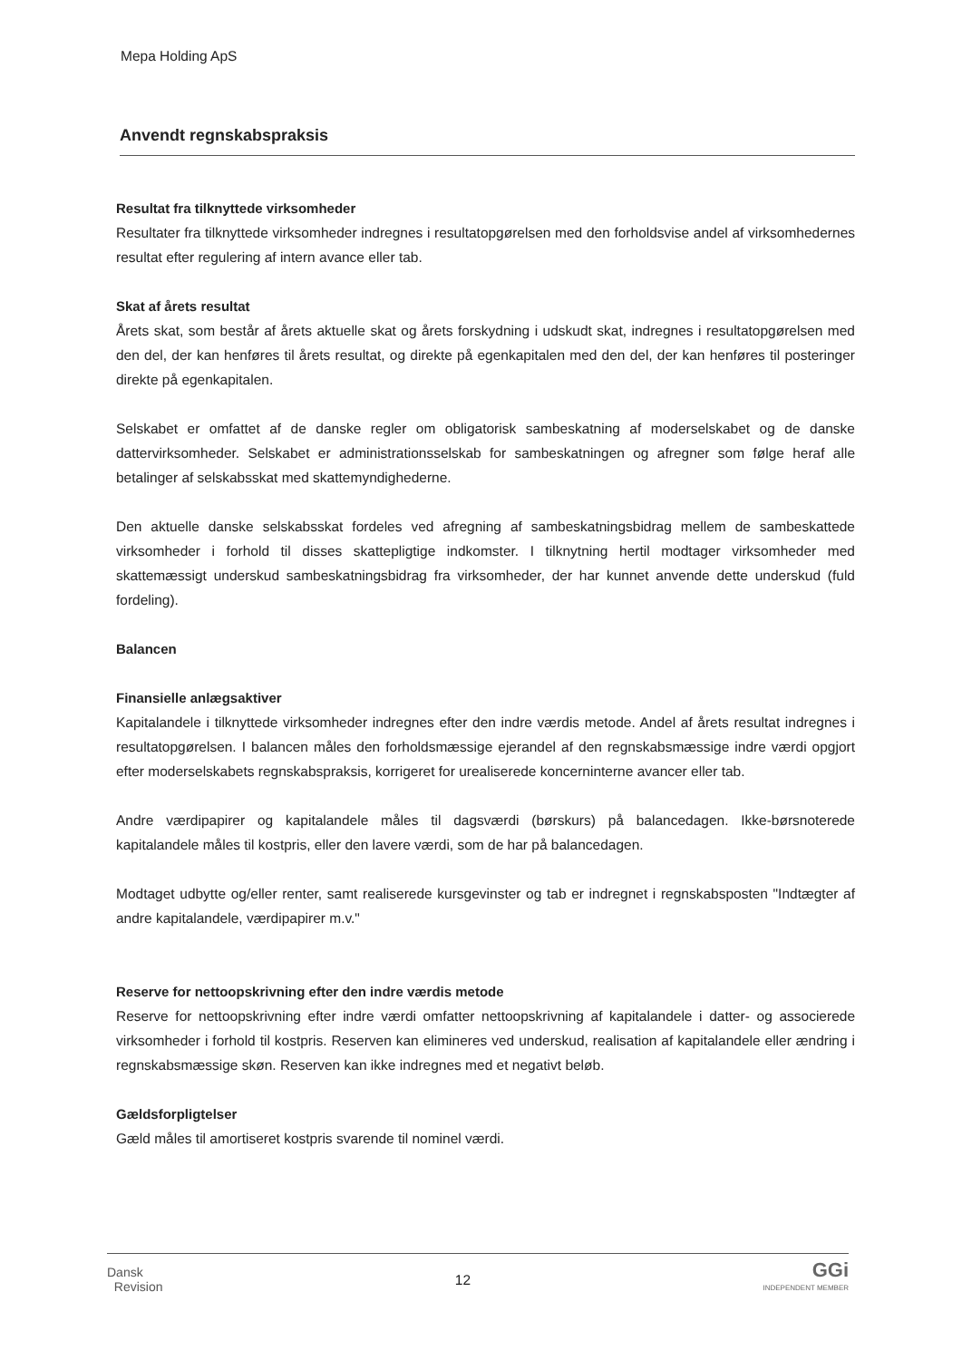Mepa Holding ApS
Anvendt regnskabspraksis
Resultat fra tilknyttede virksomheder
Resultater fra tilknyttede virksomheder indregnes i resultatopgørelsen med den forholdsvise andel af virksomhedernes resultat efter regulering af intern avance eller tab.
Skat af årets resultat
Årets skat, som består af årets aktuelle skat og årets forskydning i udskudt skat, indregnes i resultatopgørelsen med den del, der kan henføres til årets resultat, og direkte på egenkapitalen med den del, der kan henføres til posteringer direkte på egenkapitalen.
Selskabet er omfattet af de danske regler om obligatorisk sambeskatning af moderselskabet og de danske dattervirksomheder. Selskabet er administrationsselskab for sambeskatningen og afregner som følge heraf alle betalinger af selskabsskat med skattemyndighederne.
Den aktuelle danske selskabsskat fordeles ved afregning af sambeskatningsbidrag mellem de sambeskattede virksomheder i forhold til disses skattepligtige indkomster. I tilknytning hertil modtager virksomheder med skattemæssigt underskud sambeskatningsbidrag fra virksomheder, der har kunnet anvende dette underskud (fuld fordeling).
Balancen
Finansielle anlægsaktiver
Kapitalandele i tilknyttede virksomheder indregnes efter den indre værdis metode. Andel af årets resultat indregnes i resultatopgørelsen. I balancen måles den forholdsmæssige ejerandel af den regnskabsmæssige indre værdi opgjort efter moderselskabets regnskabspraksis, korrigeret for urealiserede koncerninterne avancer eller tab.
Andre værdipapirer og kapitalandele måles til dagsværdi (børskurs) på balancedagen. Ikke-børsnoterede kapitalandele måles til kostpris, eller den lavere værdi, som de har på balancedagen.
Modtaget udbytte og/eller renter, samt realiserede kursgevinster og tab er indregnet i regnskabsposten "Indtægter af andre kapitalandele, værdipapirer m.v."
Reserve for nettoopskrivning efter den indre værdis metode
Reserve for nettoopskrivning efter indre værdi omfatter nettoopskrivning af kapitalandele i datter- og associerede virksomheder i forhold til kostpris. Reserven kan elimineres ved underskud, realisation af kapitalandele eller ændring i regnskabsmæssige skøn. Reserven kan ikke indregnes med et negativt beløb.
Gældsforpligtelser
Gæld måles til amortiseret kostpris svarende til nominel værdi.
Dansk
Revision
12
GGi
INDEPENDENT MEMBER